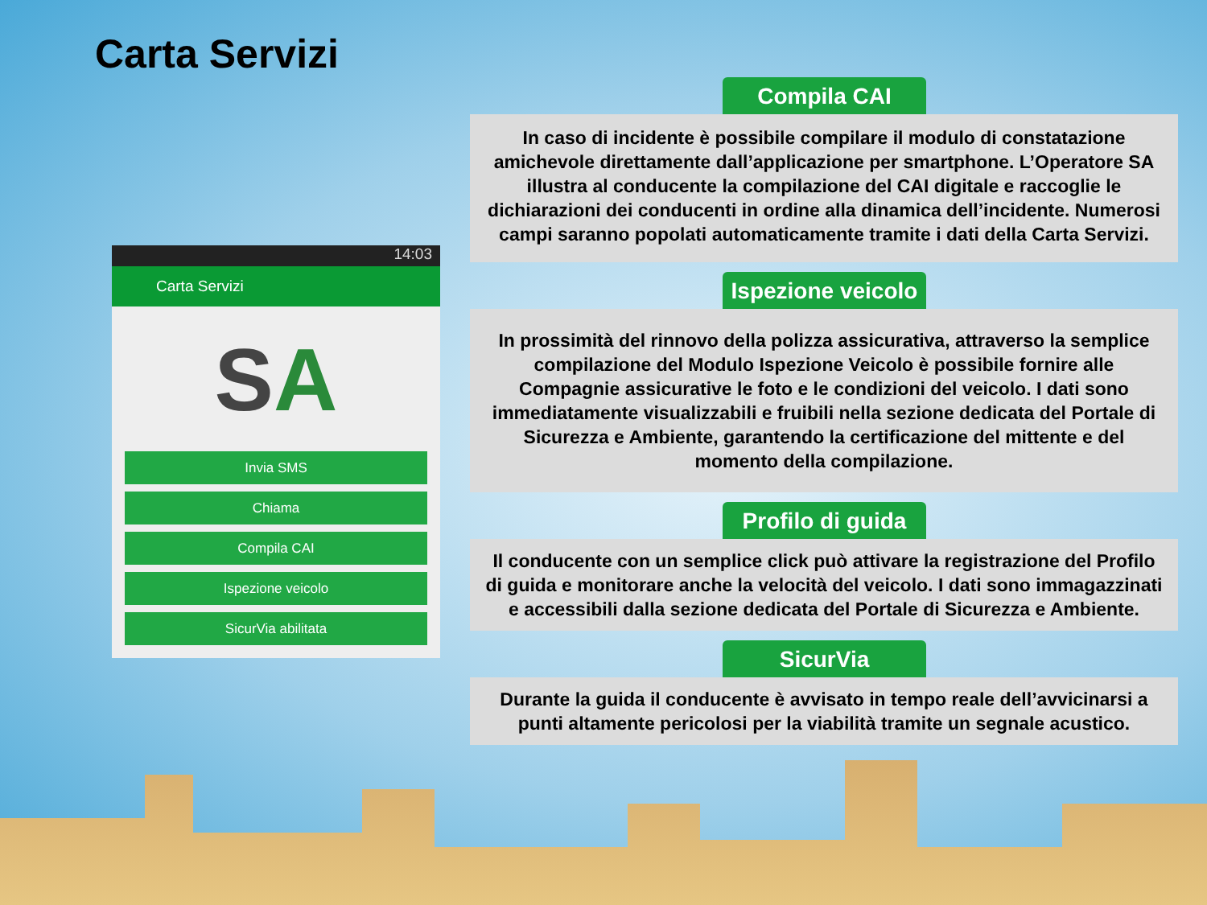Carta Servizi
14:03
Carta Servizi
S A
Invia SMS
Chiama
Compila CAI
Ispezione veicolo
SicurVia abilitata
Compila CAI
In caso di incidente è possibile compilare il modulo di constatazione amichevole direttamente dall’applicazione per smartphone. L’Operatore SA illustra al conducente la compilazione del CAI digitale e raccoglie le dichiarazioni dei conducenti in ordine alla dinamica dell’incidente. Numerosi campi saranno popolati automaticamente tramite i dati della Carta Servizi.
Ispezione veicolo
In prossimità del rinnovo della polizza assicurativa, attraverso la semplice compilazione del Modulo Ispezione Veicolo è possibile fornire alle Compagnie assicurative le foto e le condizioni del veicolo. I dati sono immediatamente visualizzabili e fruibili nella sezione dedicata del Portale di Sicurezza e Ambiente, garantendo la certificazione del mittente e del momento della compilazione.
Profilo di guida
Il conducente con un semplice click può attivare la registrazione del Profilo di guida e monitorare anche la velocità del veicolo. I dati sono immagazzinati e accessibili dalla sezione dedicata del Portale di Sicurezza e Ambiente.
SicurVia
Durante la guida il conducente è avvisato in tempo reale dell’avvicinarsi a punti altamente pericolosi per la viabilità tramite un segnale acustico.